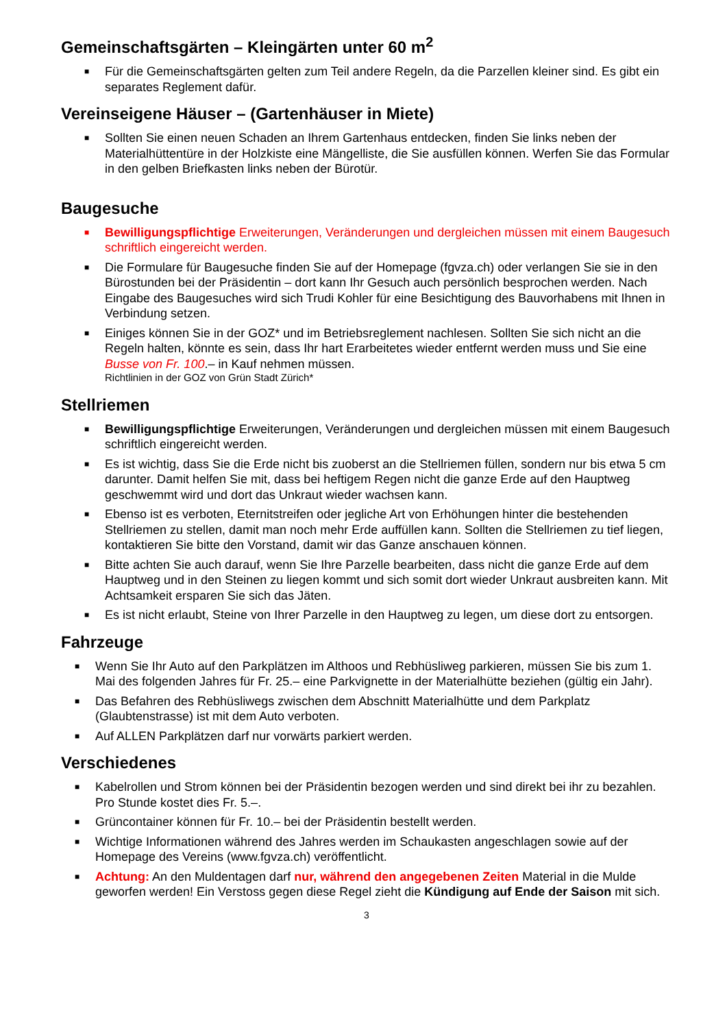Gemeinschaftsgärten – Kleingärten unter 60 m<sup>2</sup>
■ Für die Gemeinschaftsgärten gelten zum Teil andere Regeln, da die Parzellen kleiner sind. Es gibt ein separates Reglement dafür.
Vereinseigene Häuser – (Gartenhäuser in Miete)
■ Sollten Sie einen neuen Schaden an Ihrem Gartenhaus entdecken, finden Sie links neben der Materialhüttentüre in der Holzkiste eine Mängelliste, die Sie ausfüllen können. Werfen Sie das Formular in den gelben Briefkasten links neben der Bürotür.
Baugesuche
■ Bewilligungspflichtige Erweiterungen, Veränderungen und dergleichen müssen mit einem Baugesuch schriftlich eingereicht werden.
■ Die Formulare für Baugesuche finden Sie auf der Homepage (fgvza.ch) oder verlangen Sie sie in den Bürostunden bei der Präsidentin – dort kann Ihr Gesuch auch persönlich besprochen werden. Nach Eingabe des Baugesuches wird sich Trudi Kohler für eine Besichtigung des Bauvorhabens mit Ihnen in Verbindung setzen.
■ Einiges können Sie in der GOZ* und im Betriebsreglement nachlesen. Sollten Sie sich nicht an die Regeln halten, könnte es sein, dass Ihr hart Erarbeitetes wieder entfernt werden muss und Sie eine Busse von Fr. 100.– in Kauf nehmen müssen.
Richtlinien in der GOZ von Grün Stadt Zürich*
Stellriemen
■ Bewilligungspflichtige Erweiterungen, Veränderungen und dergleichen müssen mit einem Baugesuch schriftlich eingereicht werden.
■ Es ist wichtig, dass Sie die Erde nicht bis zuoberst an die Stellriemen füllen, sondern nur bis etwa 5 cm darunter. Damit helfen Sie mit, dass bei heftigem Regen nicht die ganze Erde auf den Hauptweg geschwemmt wird und dort das Unkraut wieder wachsen kann.
■ Ebenso ist es verboten, Eternitstreifen oder jegliche Art von Erhöhungen hinter die bestehenden Stellriemen zu stellen, damit man noch mehr Erde auffüllen kann. Sollten die Stellriemen zu tief liegen, kontaktieren Sie bitte den Vorstand, damit wir das Ganze anschauen können.
■ Bitte achten Sie auch darauf, wenn Sie Ihre Parzelle bearbeiten, dass nicht die ganze Erde auf dem Hauptweg und in den Steinen zu liegen kommt und sich somit dort wieder Unkraut ausbreiten kann. Mit Achtsamkeit ersparen Sie sich das Jäten.
■ Es ist nicht erlaubt, Steine von Ihrer Parzelle in den Hauptweg zu legen, um diese dort zu entsorgen.
Fahrzeuge
■ Wenn Sie Ihr Auto auf den Parkplätzen im Althoos und Rebhüsliweg parkieren, müssen Sie bis zum 1. Mai des folgenden Jahres für Fr. 25.– eine Parkvignette in der Materialhütte beziehen (gültig ein Jahr).
■ Das Befahren des Rebhüsliwegs zwischen dem Abschnitt Materialhütte und dem Parkplatz (Glaubtenstrasse) ist mit dem Auto verboten.
■ Auf ALLEN Parkplätzen darf nur vorwärts parkiert werden.
Verschiedenes
■ Kabelrollen und Strom können bei der Präsidentin bezogen werden und sind direkt bei ihr zu bezahlen. Pro Stunde kostet dies Fr. 5.–.
■ Grüncontainer können für Fr. 10.– bei der Präsidentin bestellt werden.
■ Wichtige Informationen während des Jahres werden im Schaukasten angeschlagen sowie auf der Homepage des Vereins (www.fgvza.ch) veröffentlicht.
■ Achtung: An den Muldentagen darf nur, während den angegebenen Zeiten Material in die Mulde geworfen werden! Ein Verstoss gegen diese Regel zieht die Kündigung auf Ende der Saison mit sich.
3